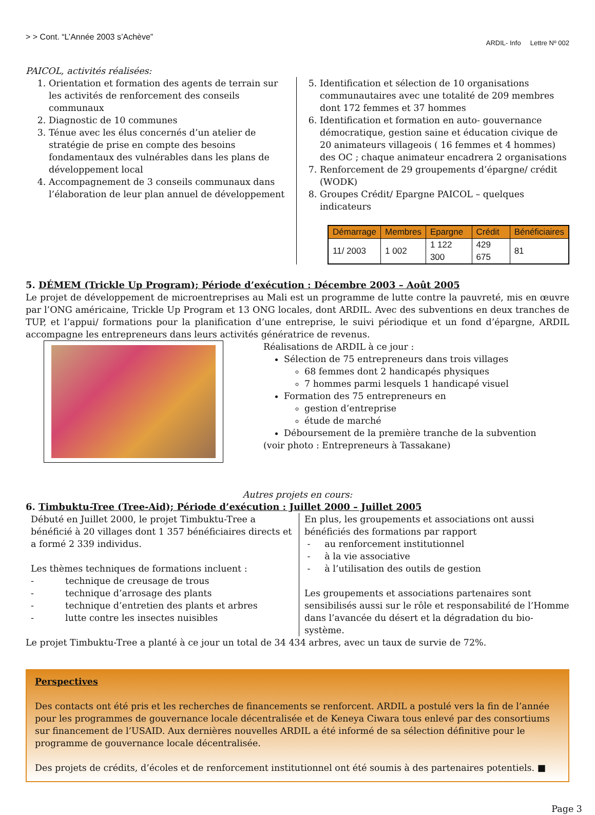> > Cont. “L’Année 2003 s’Achève” ARDIL- Info Lettre Nº 002
PAICOL, activités réalisées:
1. Orientation et formation des agents de terrain sur les activités de renforcement des conseils communaux
2. Diagnostic de 10 communes
3. Ténue avec les élus concernés d’un atelier de stratégie de prise en compte des besoins fondamentaux des vulnérables dans les plans de développement local
4. Accompagnement de 3 conseils communaux dans l’élaboration de leur plan annuel de développement
5. Identification et sélection de 10 organisations communautaires avec une totalité de 209 membres dont 172 femmes et 37 hommes
6. Identification et formation en auto- gouvernance démocratique, gestion saine et éducation civique de 20 animateurs villageois ( 16 femmes et 4 hommes) des OC ; chaque animateur encadrera 2 organisations
7. Renforcement de 29 groupements d’épargne/ crédit (WODK)
8. Groupes Crédit/ Epargne PAICOL – quelques indicateurs
| Démarrage | Membres | Epargne | Crédit | Bénéficiaires |
| --- | --- | --- | --- | --- |
| 11/ 2003 | 1 002 | 1 122 300 | 429 675 | 81 |
5. DÉMEM (Trickle Up Program); Période d’exécution : Décembre 2003 – Août 2005
Le projet de développement de microentreprises au Mali est un programme de lutte contre la pauvreté, mis en œuvre par l’ONG américaine, Trickle Up Program et 13 ONG locales, dont ARDIL. Avec des subventions en deux tranches de TUP, et l’appui/ formations pour la planification d’une entreprise, le suivi périodique et un fond d’épargne, ARDIL accompagne les entrepreneurs dans leurs activités génératrice de revenus.
Réalisations de ARDIL à ce jour :
Sélection de 75 entrepreneurs dans trois villages
68 femmes dont 2 handicapés physiques
7 hommes parmi lesquels 1 handicapé visuel
Formation des 75 entrepreneurs en
gestion d’entreprise
étude de marché
Déboursement de la première tranche de la subvention
(voir photo : Entrepreneurs à Tassakane)
Autres projets en cours:
6. Timbuktu-Tree (Tree-Aid); Période d’exécution : Juillet 2000 – Juillet 2005
Débuté en Juillet 2000, le projet Timbuktu-Tree a bénéficié à 20 villages dont 1 357 bénéficiaires directs et a formé 2 339 individus.
Les thèmes techniques de formations incluent :
- technique de creusage de trous
- technique d’arrosage des plants
- technique d’entretien des plants et arbres
- lutte contre les insectes nuisibles
En plus, les groupements et associations ont aussi bénéficiés des formations par rapport
- au renforcement institutionnel
- à la vie associative
- à l’utilisation des outils de gestion
Les groupements et associations partenaires sont sensibilisés aussi sur le rôle et responsabilité de l’Homme dans l’avancée du désert et la dégradation du bio-système.
Le projet Timbuktu-Tree a planté à ce jour un total de 34 434 arbres, avec un taux de survie de 72%.
Perspectives
Des contacts ont été pris et les recherches de financements se renforcent. ARDIL a postulé vers la fin de l’année pour les programmes de gouvernance locale décentralisée et de Keneya Ciwara tous enlevé par des consortiums sur financement de l’USAID. Aux dernières nouvelles ARDIL a été informé de sa sélection définitive pour le programme de gouvernance locale décentralisée.
Des projets de crédits, d’écoles et de renforcement institutionnel ont été soumis à des partenaires potentiels. ■
Page 3